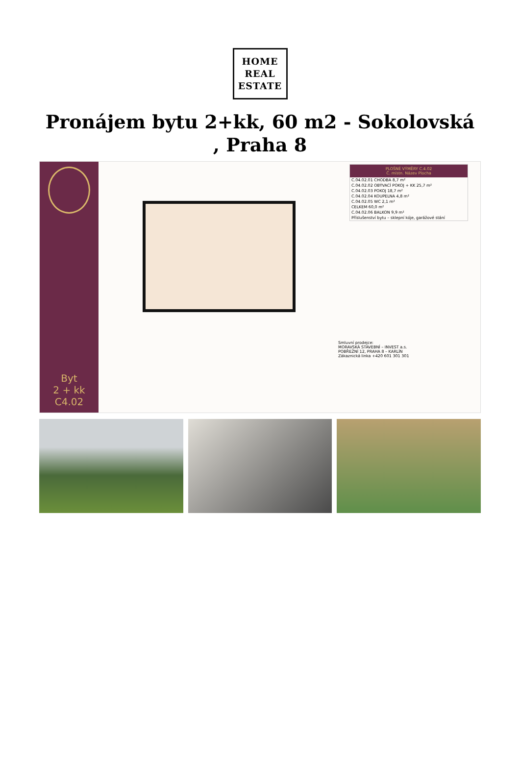HOME
REAL
ESTATE
Pronájem bytu 2+kk, 60 m2 - Sokolovská , Praha 8
Byt
2 + kk
C4.02
PLOŠNÉ VÝMĚRY C.4.02
Č. místn. Název Plocha
C.04.02.01 CHODBA 8,7 m²
C.04.02.02 OBÝVACÍ POKOJ + KK 25,7 m²
C.04.02.03 POKOJ 18,7 m²
C.04.02.04 KOUPELNA 4,8 m²
C.04.02.05 WC 2,1 m²
CELKEM 60,0 m²
C.04.02.06 BALKON 9,9 m²
Příslušenství bytu – sklepní kóje, garážové stání
Smluvní prodejce:
MORAVSKÁ STAVEBNÍ – INVEST a.s.
POBŘEŽNÍ 12, PRAHA 8 – KARLÍN
Zákaznická linka +420 601 301 301